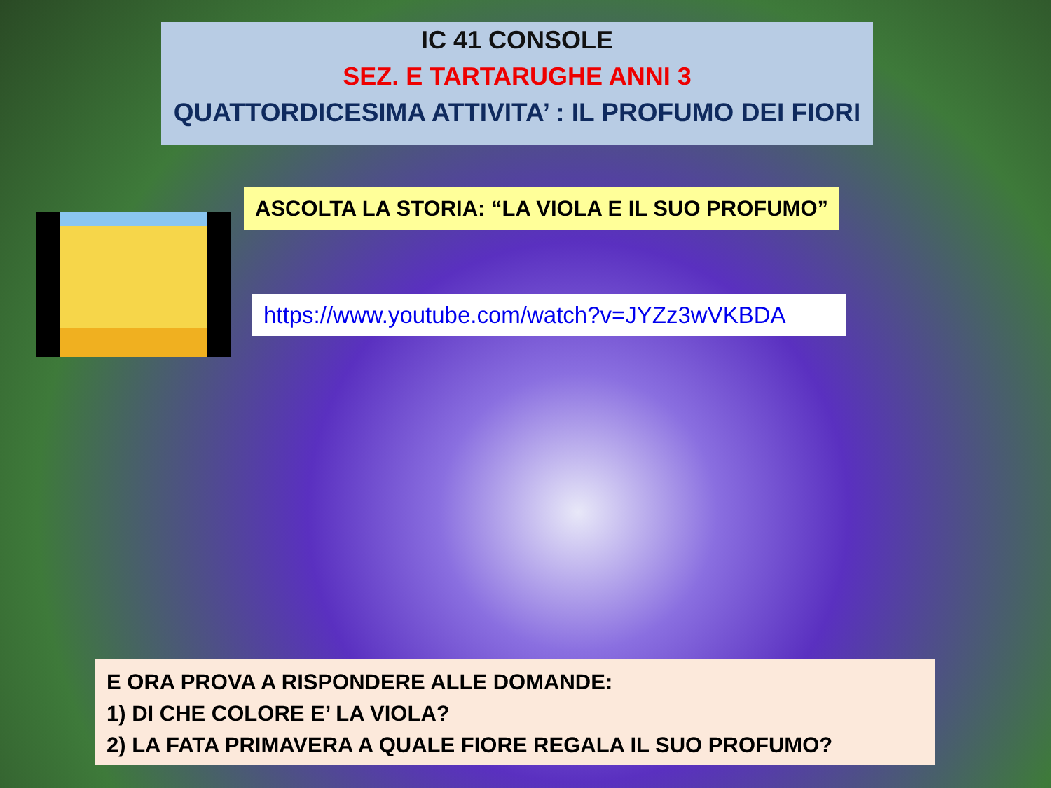IC 41 CONSOLE
SEZ. E TARTARUGHE ANNI 3
QUATTORDICESIMA ATTIVITA’ : IL PROFUMO DEI FIORI
ASCOLTA LA STORIA: “LA VIOLA E IL SUO PROFUMO”
https://www.youtube.com/watch?v=JYZz3wVKBDA
E ORA PROVA A RISPONDERE ALLE DOMANDE:
1) DI CHE COLORE E’ LA VIOLA?
2) LA FATA PRIMAVERA A QUALE FIORE REGALA IL SUO PROFUMO?